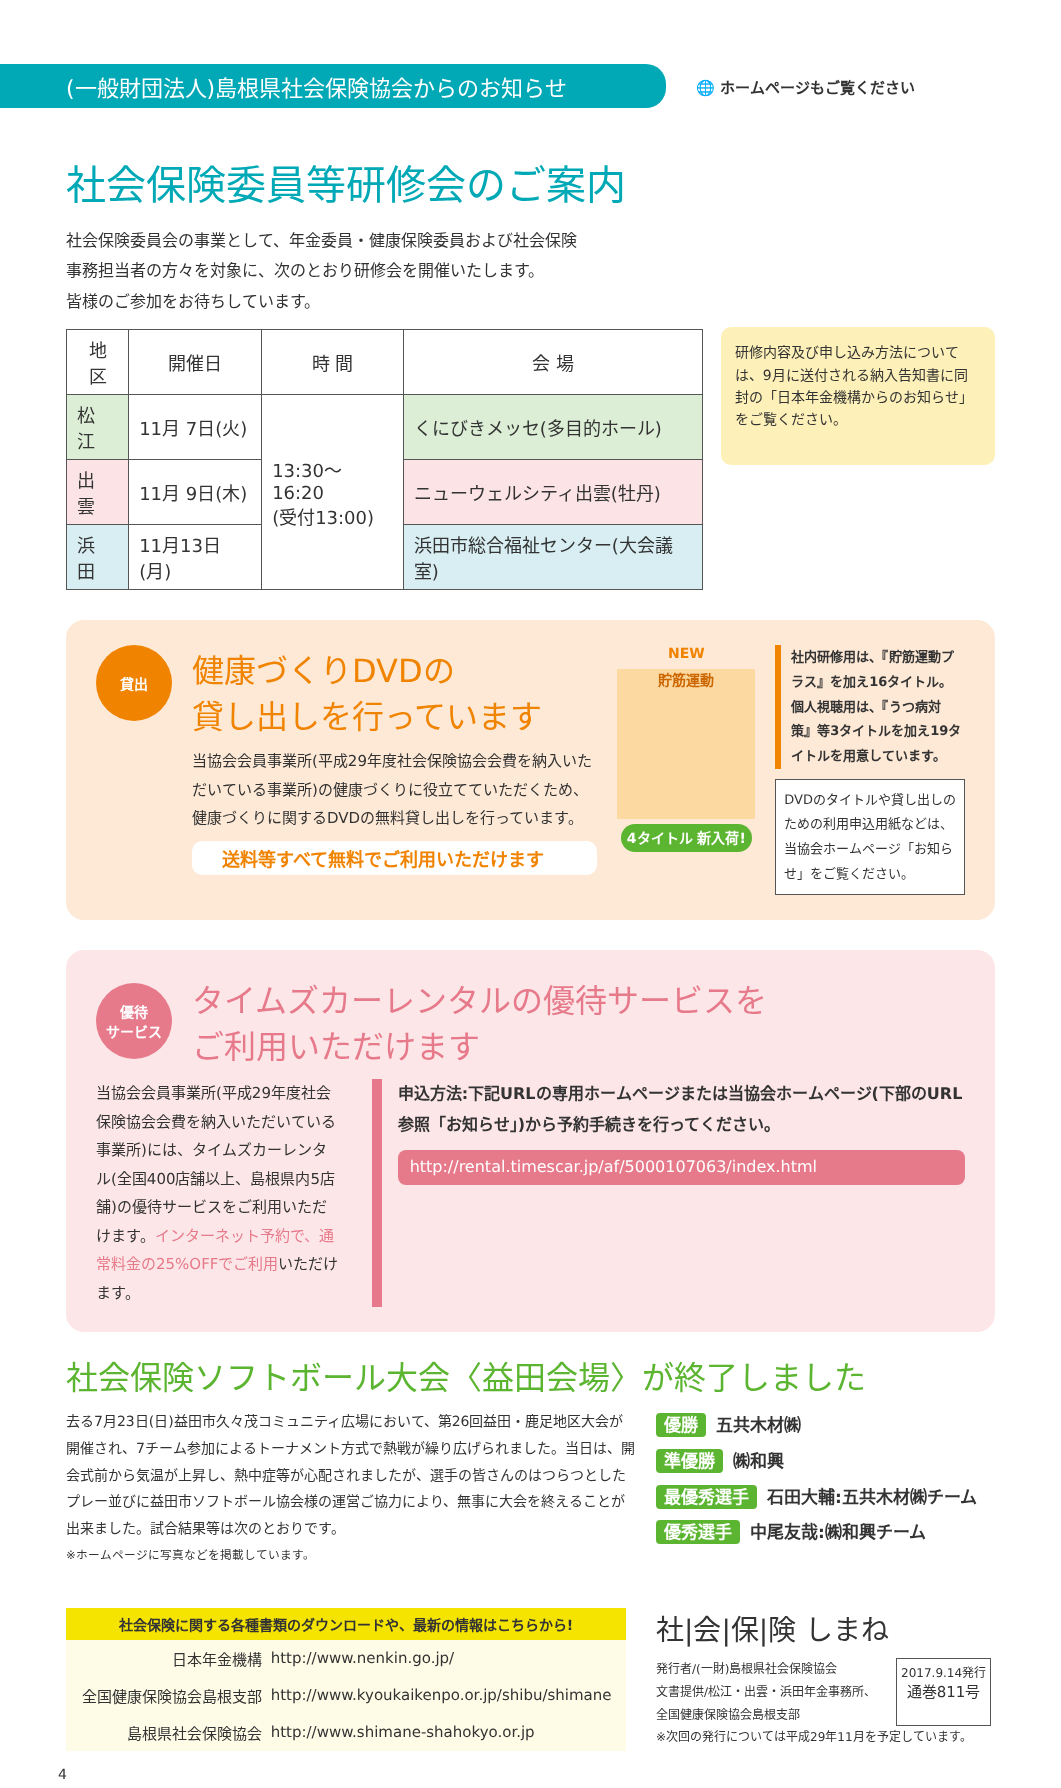(一般財団法人)島根県社会保険協会からのお知らせ
🌐 ホームページもご覧ください
社会保険委員等研修会のご案内
社会保険委員会の事業として、年金委員・健康保険委員および社会保険
事務担当者の方々を対象に、次のとおり研修会を開催いたします。
皆様のご参加をお待ちしています。
| 地 区 | 開催日 | 時 間 | 会 場 |
| --- | --- | --- | --- |
| 松 江 | 11月 7日(火) | 13:30〜16:20 (受付13:00) | くにびきメッセ(多目的ホール) |
| 出 雲 | 11月 9日(木) | | ニューウェルシティ出雲(牡丹) |
| 浜 田 | 11月13日(月) | | 浜田市総合福祉センター(大会議室) |
研修内容及び申し込み方法については、9月に送付される納入告知書に同封の「日本年金機構からのお知らせ」をご覧ください。
貸出
健康づくりDVDの
貸し出しを行っています
当協会会員事業所(平成29年度社会保険協会会費を納入いただいている事業所)の健康づくりに役立てていただくため、健康づくりに関するDVDの無料貸し出しを行っています。
送料等すべて無料でご利用いただけます
NEW
貯筋運動
4タイトル 新入荷!
社内研修用は、『貯筋運動プラス』を加え16タイトル。個人視聴用は、『うつ病対策』等3タイトルを加え19タイトルを用意しています。
DVDのタイトルや貸し出しのための利用申込用紙などは、当協会ホームページ「お知らせ」をご覧ください。
優待
サービス
タイムズカーレンタルの優待サービスを
ご利用いただけます
当協会会員事業所(平成29年度社会保険協会会費を納入いただいている事業所)には、タイムズカーレンタル(全国400店舗以上、島根県内5店舗)の優待サービスをご利用いただけます。インターネット予約で、通常料金の25%OFFでご利用いただけます。
申込方法:下記URLの専用ホームページまたは当協会ホームページ(下部のURL参照「お知らせ」)から予約手続きを行ってください。
http://rental.timescar.jp/af/5000107063/index.html
社会保険ソフトボール大会〈益田会場〉が終了しました
去る7月23日(日)益田市久々茂コミュニティ広場において、第26回益田・鹿足地区大会が開催され、7チーム参加によるトーナメント方式で熱戦が繰り広げられました。当日は、開会式前から気温が上昇し、熱中症等が心配されましたが、選手の皆さんのはつらつとしたプレー並びに益田市ソフトボール協会様の運営ご協力により、無事に大会を終えることが出来ました。試合結果等は次のとおりです。
※ホームページに写真などを掲載しています。
優勝 五共木材㈱
準優勝 ㈱和興
最優秀選手 石田大輔:五共木材㈱チーム
優秀選手 中尾友哉:㈱和興チーム
社会保険に関する各種書類のダウンロードや、最新の情報はこちらから!
| 日本年金機構 | http://www.nenkin.go.jp/ |
| 全国健康保険協会島根支部 | http://www.kyoukaikenpo.or.jp/shibu/shimane |
| 島根県社会保険協会 | http://www.shimane-shahokyo.or.jp |
社|会|保|険 しまね
発行者/(一財)島根県社会保険協会
文書提供/松江・出雲・浜田年金事務所、
全国健康保険協会島根支部
2017.9.14発行
通巻811号
※次回の発行については平成29年11月を予定しています。
4